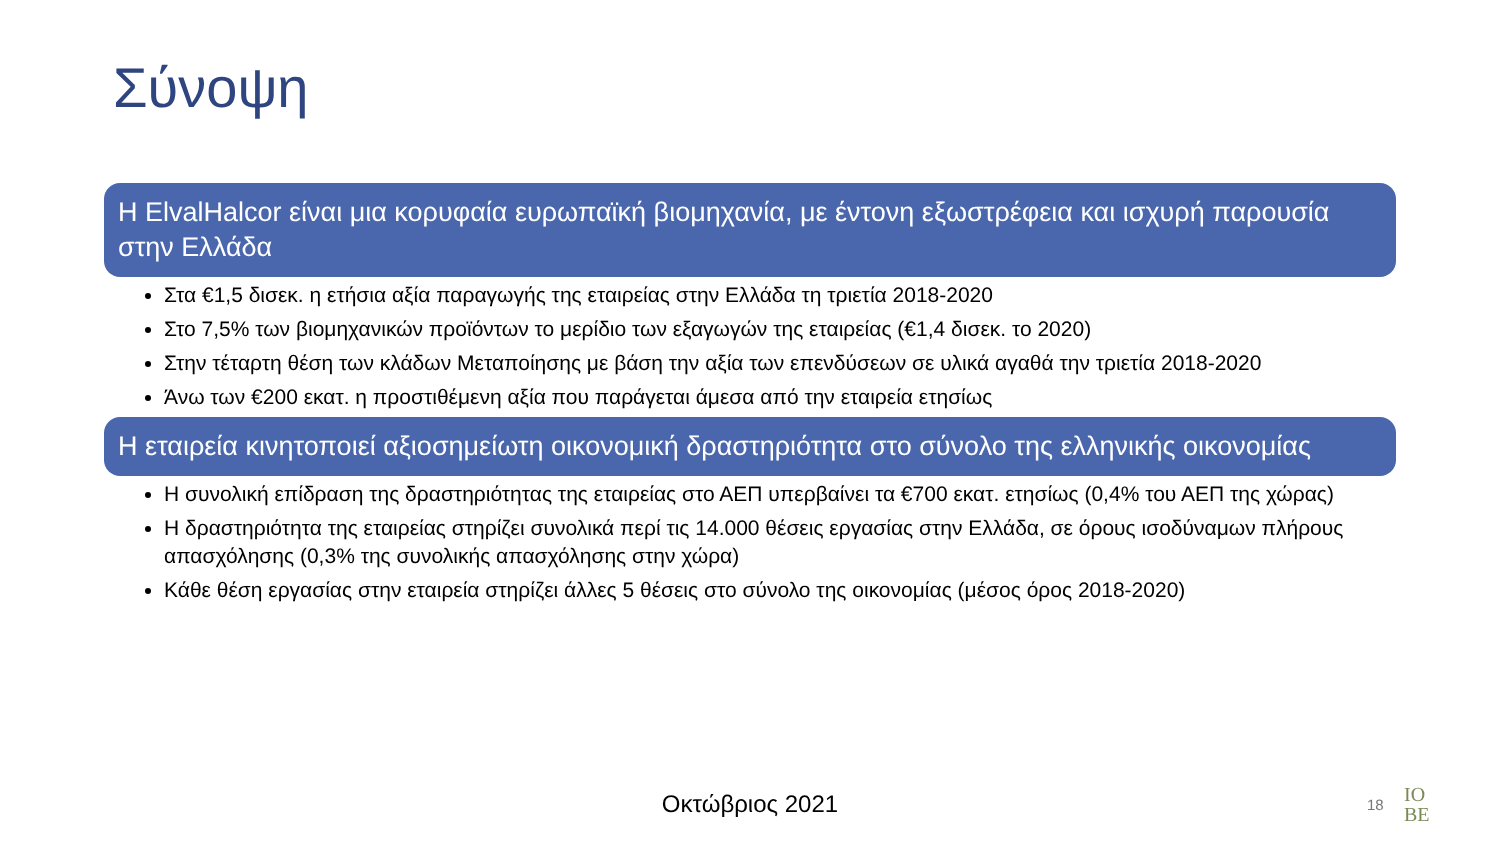Σύνοψη
Η ElvalHalcor είναι μια κορυφαία ευρωπαϊκή βιομηχανία, με έντονη εξωστρέφεια και ισχυρή παρουσία στην Ελλάδα
Στα €1,5 δισεκ. η ετήσια αξία παραγωγής της εταιρείας στην Ελλάδα τη τριετία 2018-2020
Στο 7,5% των βιομηχανικών προϊόντων το μερίδιο των εξαγωγών της εταιρείας (€1,4 δισεκ. το 2020)
Στην τέταρτη θέση των κλάδων Μεταποίησης με βάση την αξία των επενδύσεων σε υλικά αγαθά την τριετία 2018-2020
Άνω των €200 εκατ. η προστιθέμενη αξία που παράγεται άμεσα από την εταιρεία ετησίως
Η εταιρεία κινητοποιεί αξιοσημείωτη οικονομική δραστηριότητα στο σύνολο της ελληνικής οικονομίας
Η συνολική επίδραση της δραστηριότητας της εταιρείας στο ΑΕΠ υπερβαίνει τα €700 εκατ. ετησίως (0,4% του ΑΕΠ της χώρας)
Η δραστηριότητα της εταιρείας στηρίζει συνολικά περί τις 14.000 θέσεις εργασίας στην Ελλάδα, σε όρους ισοδύναμων πλήρους απασχόλησης (0,3% της συνολικής απασχόλησης στην χώρα)
Κάθε θέση εργασίας στην εταιρεία στηρίζει άλλες 5 θέσεις στο σύνολο της οικονομίας (μέσος όρος 2018-2020)
Οκτώβριος 2021 18
IO
BE